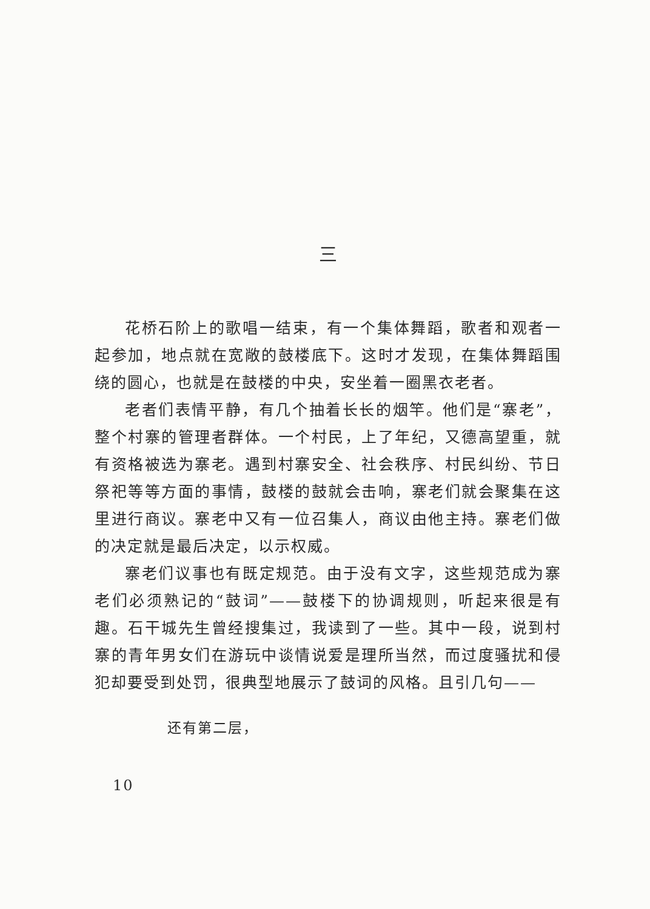三
花桥石阶上的歌唱一结束，有一个集体舞蹈，歌者和观者一起参加，地点就在宽敞的鼓楼底下。这时才发现，在集体舞蹈围绕的圆心，也就是在鼓楼的中央，安坐着一圈黑衣老者。
老者们表情平静，有几个抽着长长的烟竿。他们是“寨老”，整个村寨的管理者群体。一个村民，上了年纪，又德高望重，就有资格被选为寨老。遇到村寨安全、社会秩序、村民纠纷、节日祭祀等等方面的事情，鼓楼的鼓就会击响，寨老们就会聚集在这里进行商议。寨老中又有一位召集人，商议由他主持。寨老们做的决定就是最后决定，以示权威。
寨老们议事也有既定规范。由于没有文字，这些规范成为寨老们必须熟记的“鼓词”——鼓楼下的协调规则，听起来很是有趣。石干城先生曾经搜集过，我读到了一些。其中一段，说到村寨的青年男女们在游玩中谈情说爱是理所当然，而过度骚扰和侵犯却要受到处罚，很典型地展示了鼓词的风格。且引几句——
还有第二层，
10